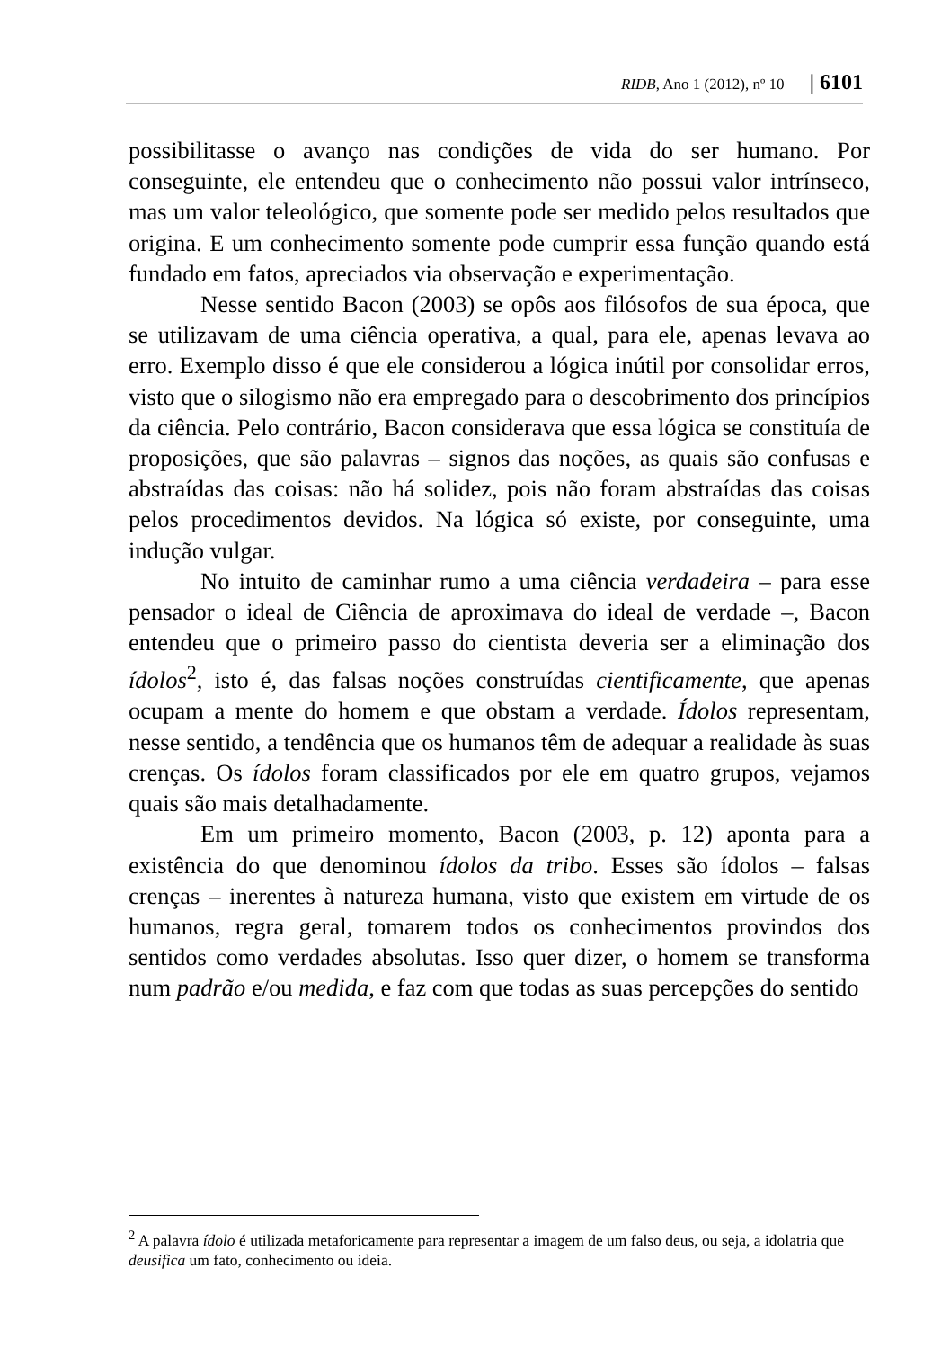RIDB, Ano 1 (2012), nº 10 | 6101
possibilitasse o avanço nas condições de vida do ser humano. Por conseguinte, ele entendeu que o conhecimento não possui valor intrínseco, mas um valor teleológico, que somente pode ser medido pelos resultados que origina. E um conhecimento somente pode cumprir essa função quando está fundado em fatos, apreciados via observação e experimentação.
Nesse sentido Bacon (2003) se opôs aos filósofos de sua época, que se utilizavam de uma ciência operativa, a qual, para ele, apenas levava ao erro. Exemplo disso é que ele considerou a lógica inútil por consolidar erros, visto que o silogismo não era empregado para o descobrimento dos princípios da ciência. Pelo contrário, Bacon considerava que essa lógica se constituía de proposições, que são palavras – signos das noções, as quais são confusas e abstraídas das coisas: não há solidez, pois não foram abstraídas das coisas pelos procedimentos devidos. Na lógica só existe, por conseguinte, uma indução vulgar.
No intuito de caminhar rumo a uma ciência verdadeira – para esse pensador o ideal de Ciência de aproximava do ideal de verdade –, Bacon entendeu que o primeiro passo do cientista deveria ser a eliminação dos ídolos<sup>2</sup>, isto é, das falsas noções construídas cientificamente, que apenas ocupam a mente do homem e que obstam a verdade. Ídolos representam, nesse sentido, a tendência que os humanos têm de adequar a realidade às suas crenças. Os ídolos foram classificados por ele em quatro grupos, vejamos quais são mais detalhadamente.
Em um primeiro momento, Bacon (2003, p. 12) aponta para a existência do que denominou ídolos da tribo. Esses são ídolos – falsas crenças – inerentes à natureza humana, visto que existem em virtude de os humanos, regra geral, tomarem todos os conhecimentos provindos dos sentidos como verdades absolutas. Isso quer dizer, o homem se transforma num padrão e/ou medida, e faz com que todas as suas percepções do sentido
<sup>2</sup> A palavra ídolo é utilizada metaforicamente para representar a imagem de um falso deus, ou seja, a idolatria que deusifica um fato, conhecimento ou ideia.